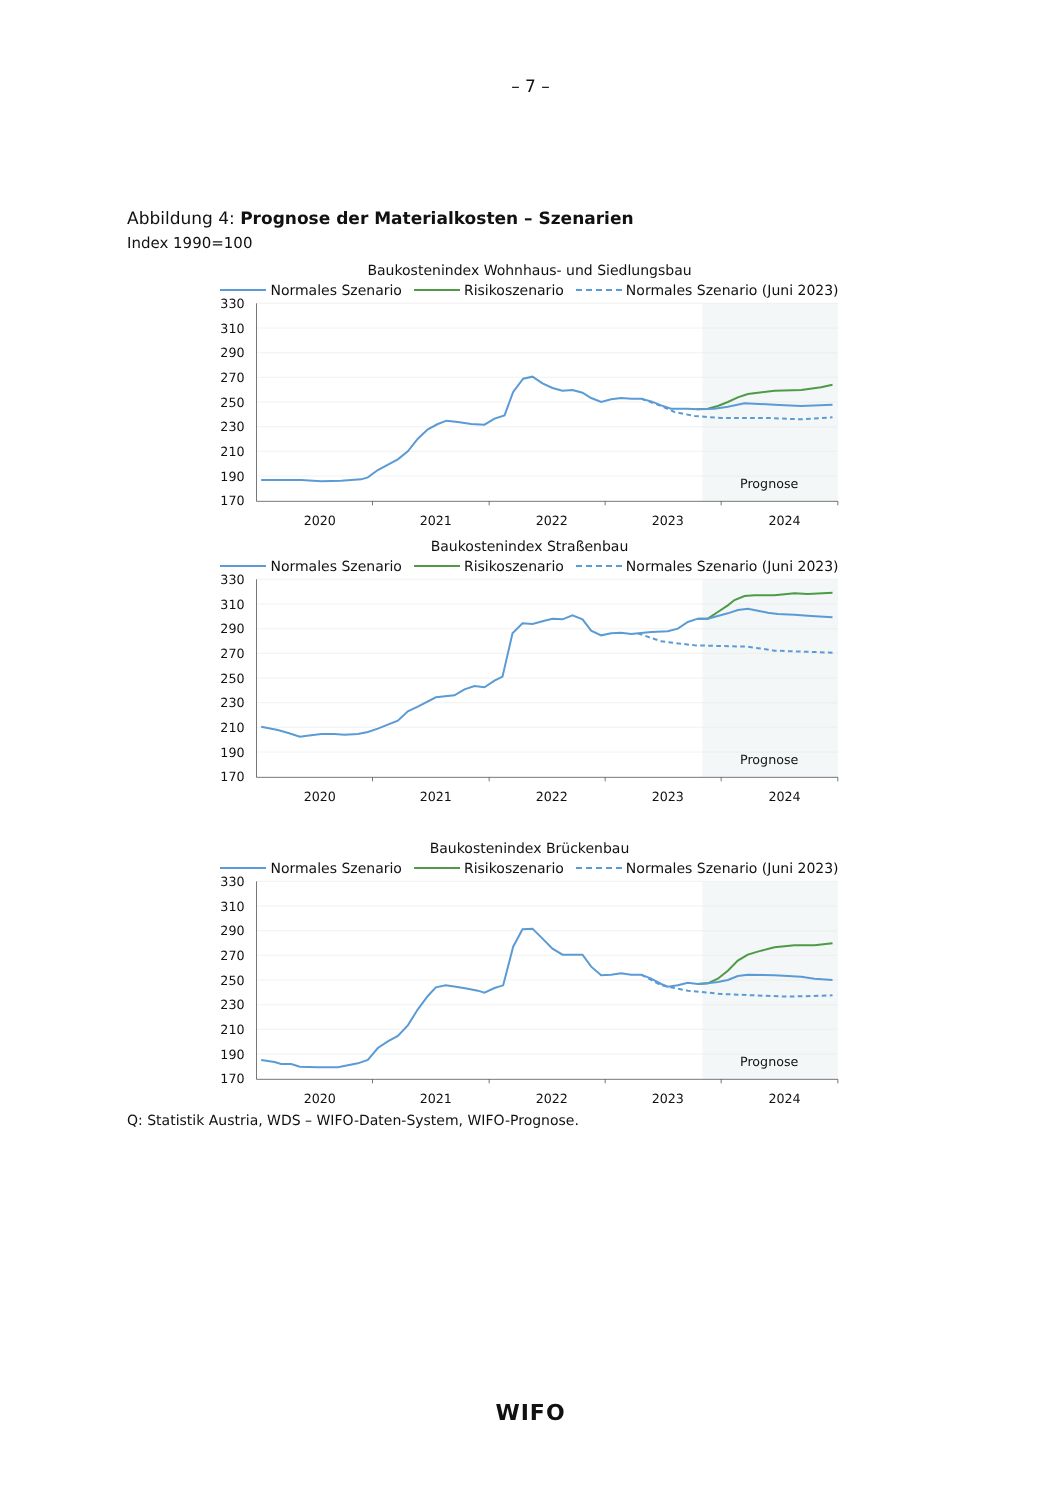– 7 –
Abbildung 4: Prognose der Materialkosten – Szenarien
Index 1990=100
Baukostenindex Wohnhaus- und Siedlungsbau
Normales Szenario Risikoszenario Normales Szenario (Juni 2023)
330
310
290
270
250
230
210
190
170
2020
2021
2022
2023
2024
Prognose
Baukostenindex Straßenbau
Normales Szenario Risikoszenario Normales Szenario (Juni 2023)
330
310
290
270
250
230
210
190
170
2020
2021
2022
2023
2024
Prognose
Baukostenindex Brückenbau
Normales Szenario Risikoszenario Normales Szenario (Juni 2023)
330
310
290
270
250
230
210
190
170
2020
2021
2022
2023
2024
Prognose
Q: Statistik Austria, WDS – WIFO-Daten-System, WIFO-Prognose.
WIFO